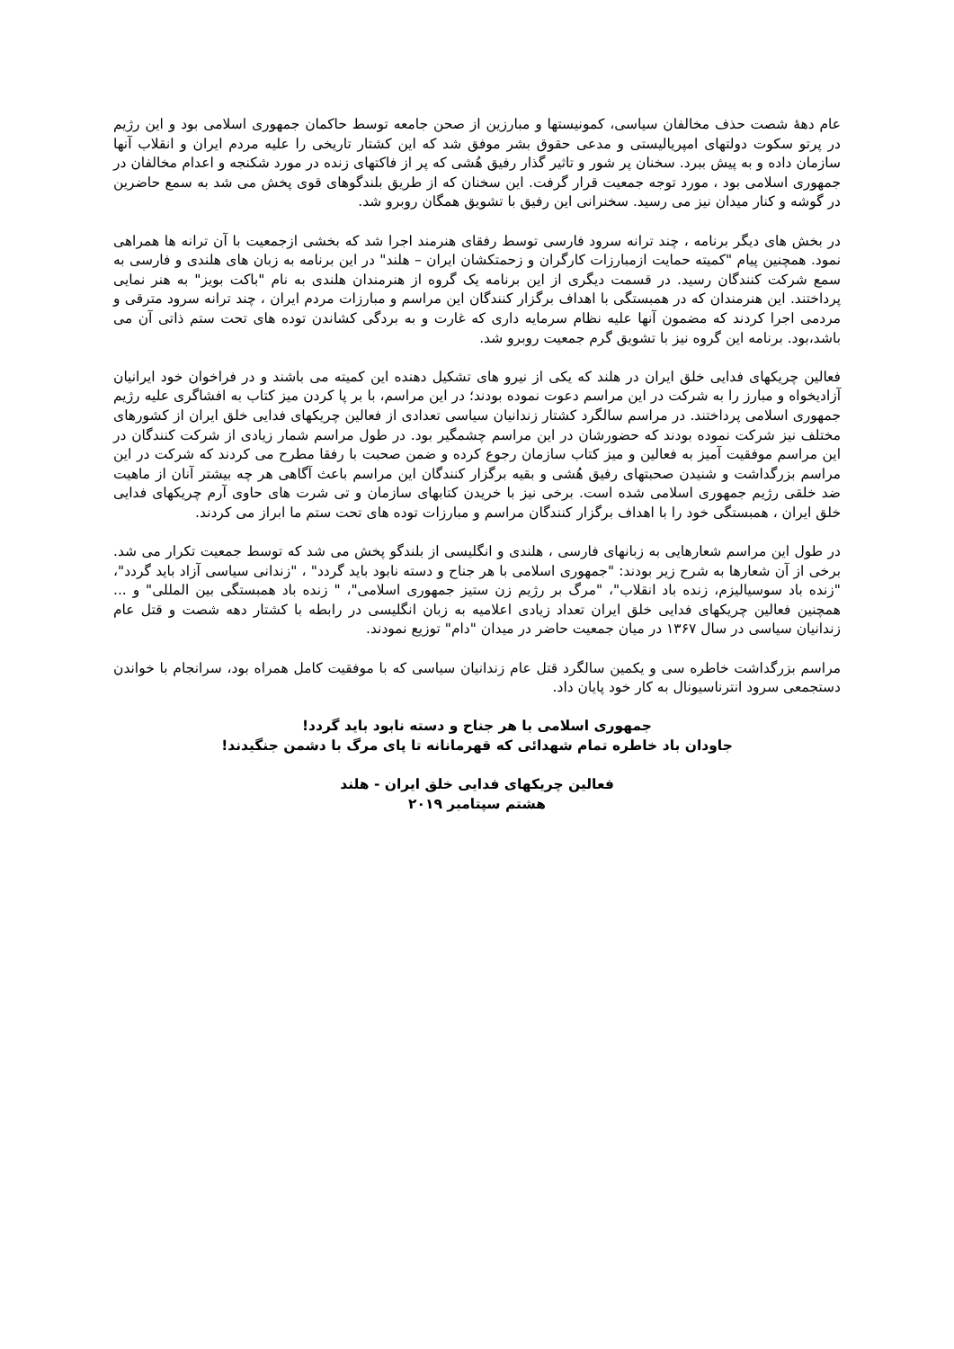عام دههٔ شصت حذف مخالفان سیاسی، کمونیستها و مبارزین از صحن جامعه توسط حاکمان جمهوری اسلامی بود و این رژیم در پرتو سکوت دولتهای امپریالیستی و مدعی حقوق بشر موفق شد که این کشتار تاریخی را علیه مردم ایران و انقلاب آنها سازمان داده و به پیش ببرد. سخنان پر شور و تاثیر گذار رفیق هُشی که پر از فاکتهای زنده در مورد شکنجه و اعدام مخالفان در جمهوری اسلامی بود ، مورد توجه جمعیت قرار گرفت. این سخنان که از طریق بلندگوهای قوی پخش می شد به سمع حاضرین در گوشه و کنار میدان نیز می رسید. سخنرانی این رفیق با تشویق همگان روبرو شد.
در بخش های دیگر برنامه ، چند ترانه سرود فارسی توسط رفقای هنرمند اجرا شد که بخشی ازجمعیت با آن ترانه ها همراهی نمود. همچنین پیام "کمیته حمایت ازمبارزات کارگران و زحمتکشان ایران – هلند" در این برنامه به زبان های هلندی و فارسی به سمع شرکت کنندگان رسید. در قسمت دیگری از این برنامه یک گروه از هنرمندان هلندی به نام "باکت بویز" به هنر نمایی پرداختند. این هنرمندان که در همبستگی با اهداف برگزار کنندگان این مراسم و مبارزات مردم ایران ، چند ترانه سرود مترقی و مردمی اجرا کردند که مضمون آنها علیه نظام سرمایه داری که غارت و به بردگی کشاندن توده های تحت ستم ذاتی آن می باشد،بود. برنامه این گروه نیز با تشویق گرم جمعیت روبرو شد.
فعالین چریکهای فدایی خلق ایران در هلند که یکی از نیرو های تشکیل دهنده این کمیته می باشند و در فراخوان خود ایرانیان آزادیخواه و مبارز را به شرکت در این مراسم دعوت نموده بودند؛ در این مراسم، با بر پا کردن میز کتاب به افشاگری علیه رژیم جمهوری اسلامی پرداختند. در مراسم سالگرد کشتار زندانیان سیاسی تعدادی از فعالین چریکهای فدایی خلق ایران از کشورهای مختلف نیز شرکت نموده بودند که حضورشان در این مراسم چشمگیر بود. در طول مراسم شمار زیادی از شرکت کنندگان در این مراسم موفقیت آمیز به فعالین و میز کتاب سازمان رجوع کرده و ضمن صحبت با رفقا مطرح می کردند که شرکت در این مراسم بزرگداشت و شنیدن صحبتهای رفیق هُشی و بقیه برگزار کنندگان این مراسم باعث آگاهی هر چه بیشتر آنان از ماهیت ضد خلقی رژیم جمهوری اسلامی شده است. برخی نیز با خریدن کتابهای سازمان و تی شرت های حاوی آرم چریکهای فدایی خلق ایران ، همبستگی خود را با اهداف برگزار کنندگان مراسم و مبارزات توده های تحت ستم ما ابراز می کردند.
در طول این مراسم شعارهایی به زبانهای فارسی ، هلندی و انگلیسی از بلندگو پخش می شد که توسط جمعیت تکرار می شد. برخی از آن شعارها به شرح زیر بودند: "جمهوری اسلامی با هر جناح و دسته نابود باید گردد" ، "زندانی سیاسی آزاد باید گردد"، "زنده باد سوسیالیزم، زنده باد انقلاب"، "مرگ بر رژیم زن ستیز جمهوری اسلامی"، " زنده باد همبستگی بین المللی" و ... همچنین فعالین چریکهای فدایی خلق ایران تعداد زیادی اعلامیه به زبان انگلیسی در رابطه با کشتار دهه شصت و قتل عام زندانیان سیاسی در سال ۱۳۶۷ در میان جمعیت حاضر در میدان "دام" توزیع نمودند.
مراسم بزرگداشت خاطره سی و یکمین سالگرد قتل عام زندانیان سیاسی که با موفقیت کامل همراه بود، سرانجام با خواندن دستجمعی سرود انترناسیونال به کار خود پایان داد.
جمهوری اسلامی با هر جناح و دسته نابود باید گردد!
جاودان باد خاطره تمام شهدائی که قهرمانانه تا پای مرگ با دشمن جنگیدند!
فعالین چریکهای فدایی خلق ایران - هلند
هشتم سپتامبر ۲۰۱۹